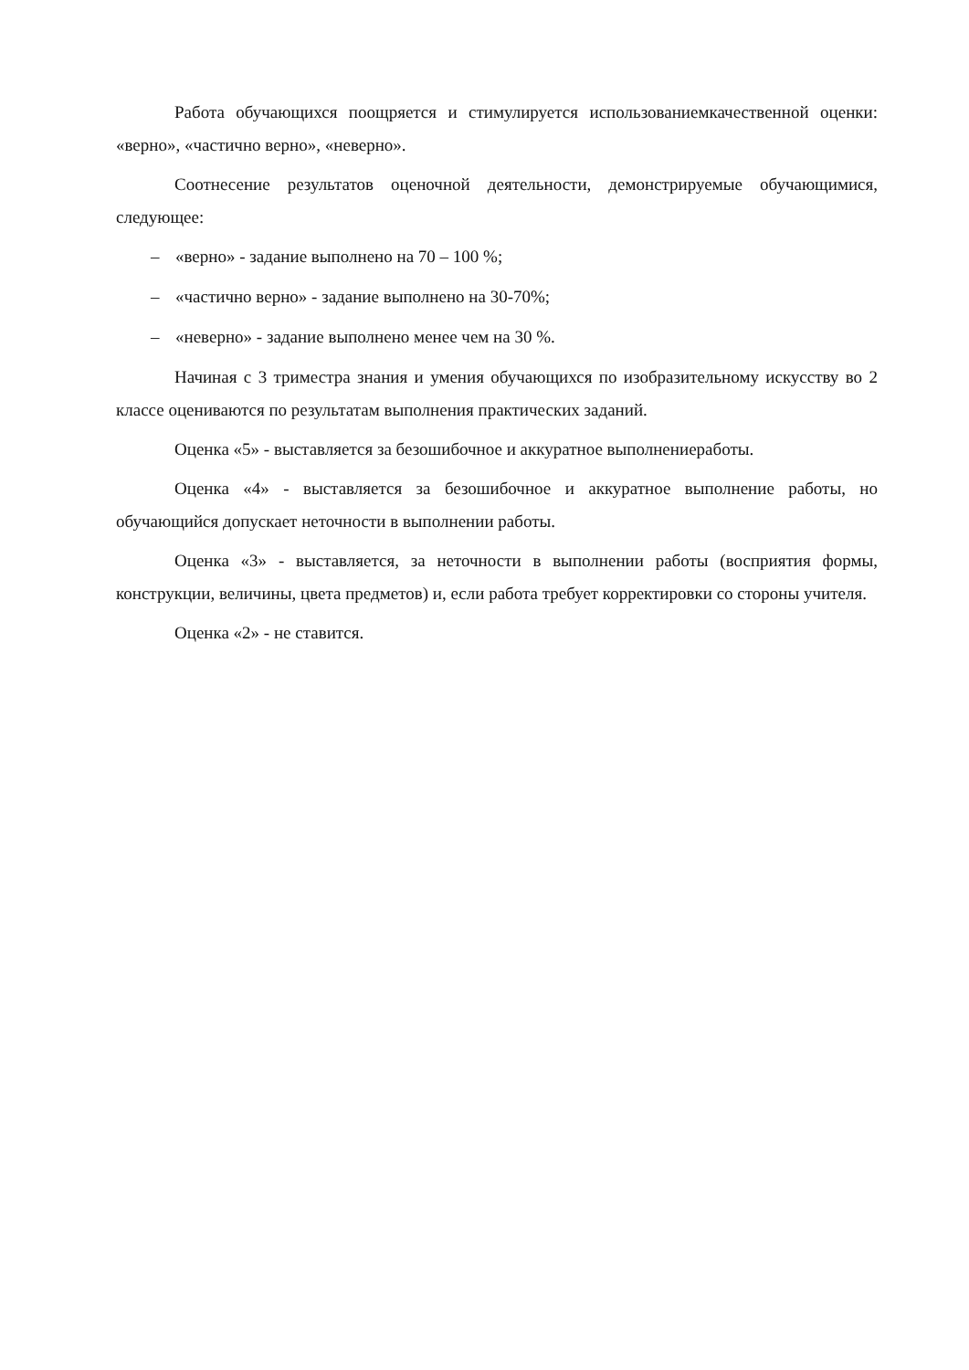Работа обучающихся поощряется и стимулируется использованиемкачественной оценки: «верно», «частично верно», «неверно».
Соотнесение результатов оценочной деятельности, демонстрируемые обучающимися, следующее:
– «верно» - задание выполнено на 70 – 100 %;
– «частично верно» - задание выполнено на 30-70%;
– «неверно» - задание выполнено менее чем на 30 %.
Начиная с 3 триместра знания и умения обучающихся по изобразительному искусству во 2 классе оцениваются по результатам выполнения практических заданий.
Оценка «5» - выставляется за безошибочное и аккуратное выполнениеработы.
Оценка «4» - выставляется за безошибочное и аккуратное выполнение работы, но обучающийся допускает неточности в выполнении работы.
Оценка «3» - выставляется, за неточности в выполнении работы (восприятия формы, конструкции, величины, цвета предметов) и, если работа требует корректировки со стороны учителя.
Оценка «2» - не ставится.